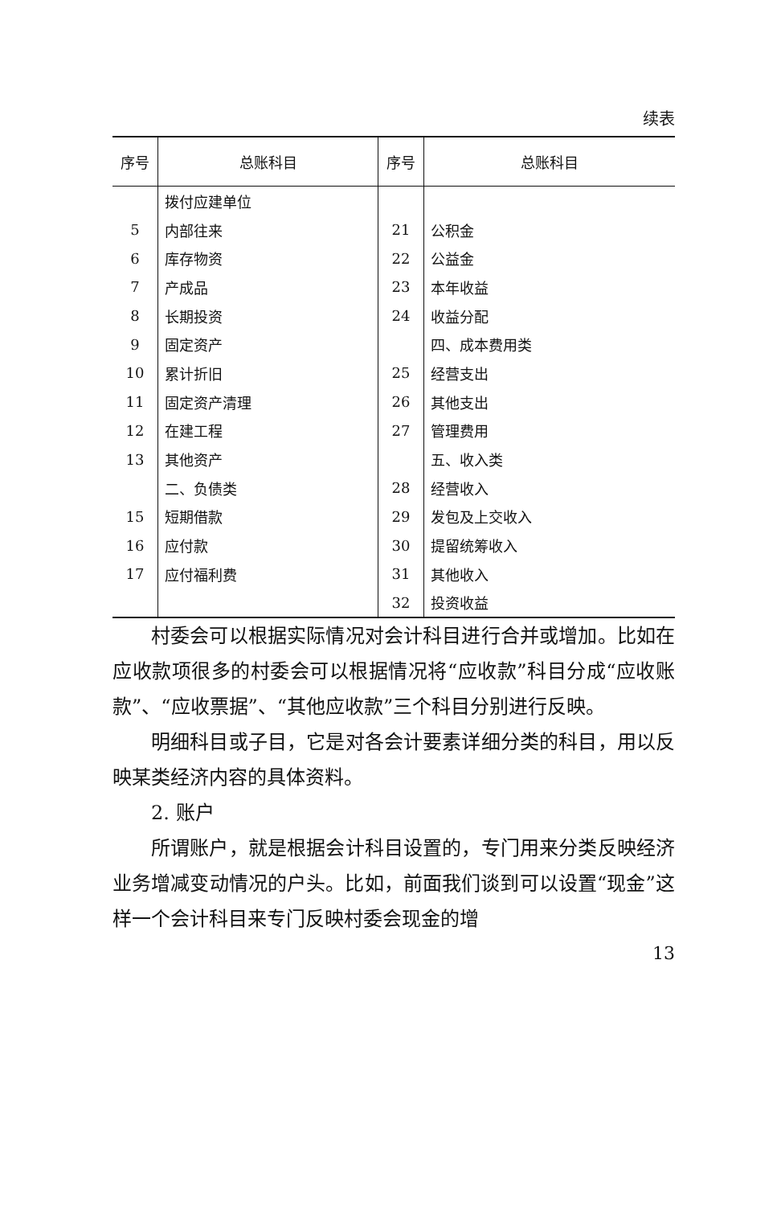续表
| 序号 | 总账科目 | 序号 | 总账科目 |
| --- | --- | --- | --- |
| | 拨付应建单位 | | |
| 5 | 内部往来 | 21 | 公积金 |
| 6 | 库存物资 | 22 | 公益金 |
| 7 | 产成品 | 23 | 本年收益 |
| 8 | 长期投资 | 24 | 收益分配 |
| 9 | 固定资产 | | 四、成本费用类 |
| 10 | 累计折旧 | 25 | 经营支出 |
| 11 | 固定资产清理 | 26 | 其他支出 |
| 12 | 在建工程 | 27 | 管理费用 |
| 13 | 其他资产 | | 五、收入类 |
| | 二、负债类 | 28 | 经营收入 |
| 15 | 短期借款 | 29 | 发包及上交收入 |
| 16 | 应付款 | 30 | 提留统筹收入 |
| 17 | 应付福利费 | 31 | 其他收入 |
| | | 32 | 投资收益 |
村委会可以根据实际情况对会计科目进行合并或增加。比如在应收款项很多的村委会可以根据情况将“应收款”科目分成“应收账款”、“应收票据”、“其他应收款”三个科目分别进行反映。
明细科目或子目，它是对各会计要素详细分类的科目，用以反映某类经济内容的具体资料。
2. 账户
所谓账户，就是根据会计科目设置的，专门用来分类反映经济业务增减变动情况的户头。比如，前面我们谈到可以设置“现金”这样一个会计科目来专门反映村委会现金的增
13